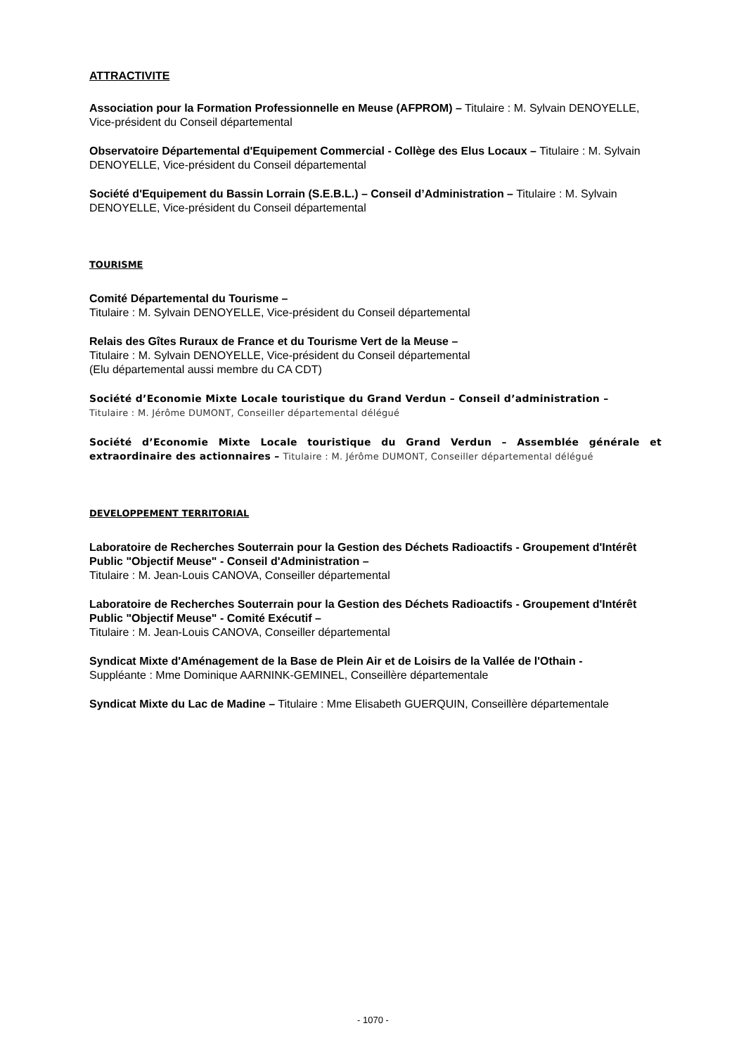ATTRACTIVITE
Association pour la Formation Professionnelle en Meuse (AFPROM) – Titulaire : M. Sylvain DENOYELLE, Vice-président du Conseil départemental
Observatoire Départemental d'Equipement Commercial - Collège des Elus Locaux – Titulaire : M. Sylvain DENOYELLE, Vice-président du Conseil départemental
Société d'Equipement du Bassin Lorrain (S.E.B.L.) – Conseil d’Administration – Titulaire : M. Sylvain DENOYELLE, Vice-président du Conseil départemental
TOURISME
Comité Départemental du Tourisme –
Titulaire : M. Sylvain DENOYELLE, Vice-président du Conseil départemental
Relais des Gîtes Ruraux de France et du Tourisme Vert de la Meuse –
Titulaire : M. Sylvain DENOYELLE, Vice-président du Conseil départemental
(Elu départemental aussi membre du CA CDT)
Société d’Economie Mixte Locale touristique du Grand Verdun – Conseil d’administration –
Titulaire : M. Jérôme DUMONT, Conseiller départemental délégué
Société d’Economie Mixte Locale touristique du Grand Verdun – Assemblée générale et extraordinaire des actionnaires – Titulaire : M. Jérôme DUMONT, Conseiller départemental délégué
DEVELOPPEMENT TERRITORIAL
Laboratoire de Recherches Souterrain pour la Gestion des Déchets Radioactifs - Groupement d'Intérêt Public "Objectif Meuse" - Conseil d'Administration –
Titulaire : M. Jean-Louis CANOVA, Conseiller départemental
Laboratoire de Recherches Souterrain pour la Gestion des Déchets Radioactifs - Groupement d'Intérêt Public "Objectif Meuse" - Comité Exécutif –
Titulaire : M. Jean-Louis CANOVA, Conseiller départemental
Syndicat Mixte d'Aménagement de la Base de Plein Air et de Loisirs de la Vallée de l'Othain -
Suppléante : Mme Dominique AARNINK-GEMINEL, Conseillère départementale
Syndicat Mixte du Lac de Madine – Titulaire : Mme Elisabeth GUERQUIN, Conseillère départementale
- 1070 -